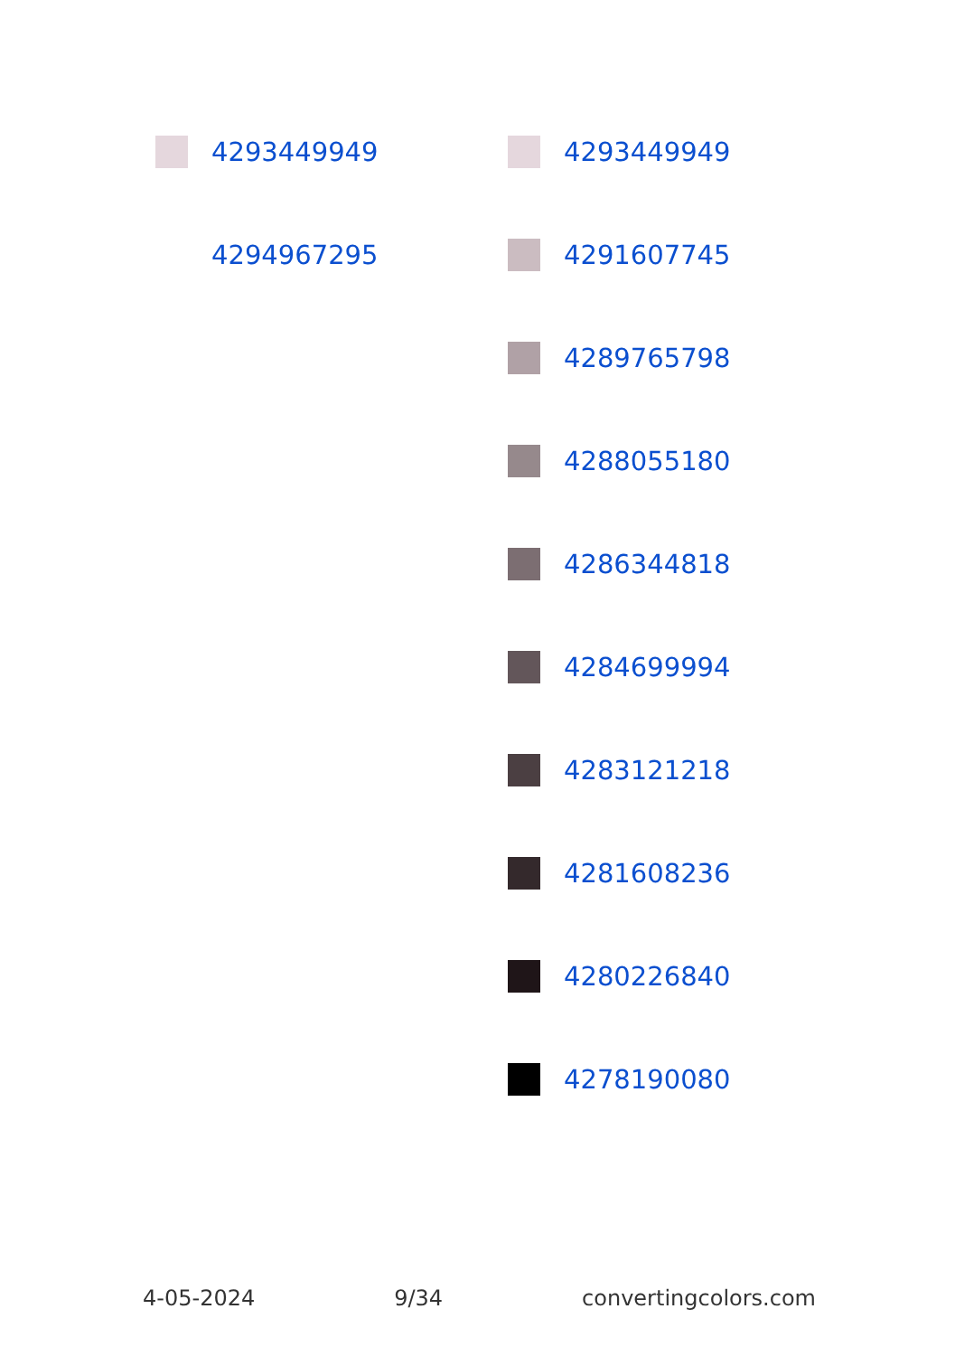4293449949
4294967295
4293449949
4291607745
4289765798
4288055180
4286344818
4284699994
4283121218
4281608236
4280226840
4278190080
4-05-2024 9/34 convertingcolors.com